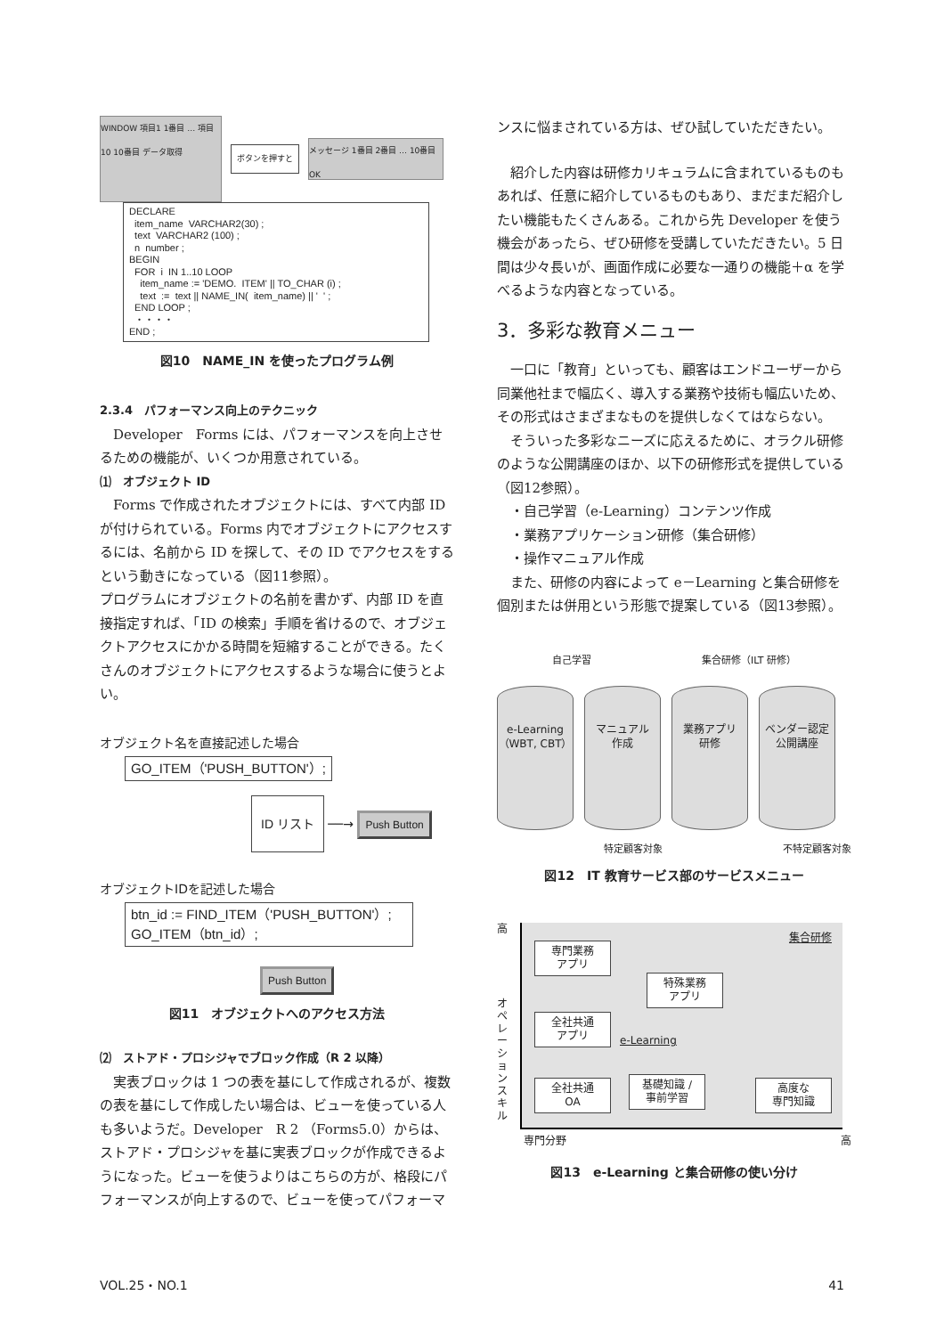WINDOW 項目1 1番目 … 項目10 10番目 データ取得
ボタンを押すと
メッセージ 1番目 2番目 … 10番目 OK
DECLARE
  item_name  VARCHAR2(30) ;
  text  VARCHAR2 (100) ;
  n  number ;
BEGIN
  FOR  i  IN 1..10 LOOP
    item_name := 'DEMO.  ITEM' || TO_CHAR (i) ;
    text  :=  text || NAME_IN(  item_name) || '  ' ;
  END LOOP ;
  ・・・・
END ;
図10　NAME_IN を使ったプログラム例
2.3.4　パフォーマンス向上のテクニック
Developer　Forms には、パフォーマンスを向上させるための機能が、いくつか用意されている。
⑴　オブジェクト ID
Forms で作成されたオブジェクトには、すべて内部 ID が付けられている。Forms 内でオブジェクトにアクセスするには、名前から ID を探して、その ID でアクセスをするという動きになっている（図11参照）。
プログラムにオブジェクトの名前を書かず、内部 ID を直接指定すれば、「ID の検索」手順を省けるので、オブジェクトアクセスにかかる時間を短縮することができる。たくさんのオブジェクトにアクセスするような場合に使うとよい。
オブジェクト名を直接記述した場合
GO_ITEM（'PUSH_BUTTON'）;
ID リスト ──→ Push Button
オブジェクトIDを記述した場合
btn_id := FIND_ITEM（'PUSH_BUTTON'）;
GO_ITEM（btn_id）;
Push Button
図11　オブジェクトへのアクセス方法
⑵　ストアド・プロシジャでブロック作成（R 2 以降）
実表ブロックは 1 つの表を基にして作成されるが、複数の表を基にして作成したい場合は、ビューを使っている人も多いようだ。Developer　R 2 （Forms5.0）からは、ストアド・プロシジャを基に実表ブロックが作成できるようになった。ビューを使うよりはこちらの方が、格段にパフォーマンスが向上するので、ビューを使ってパフォーマ
ンスに悩まされている方は、ぜひ試していただきたい。
紹介した内容は研修カリキュラムに含まれているものもあれば、任意に紹介しているものもあり、まだまだ紹介したい機能もたくさんある。これから先 Developer を使う機会があったら、ぜひ研修を受講していただきたい。5 日間は少々長いが、画面作成に必要な一通りの機能＋α を学べるような内容となっている。
3．多彩な教育メニュー
一口に「教育」といっても、顧客はエンドユーザーから同業他社まで幅広く、導入する業務や技術も幅広いため、その形式はさまざまなものを提供しなくてはならない。
そういった多彩なニーズに応えるために、オラクル研修のような公開講座のほか、以下の研修形式を提供している（図12参照）。
・自己学習（e-Learning）コンテンツ作成
・業務アプリケーション研修（集合研修）
・操作マニュアル作成
また、研修の内容によって e－Learning と集合研修を個別または併用という形態で提案している（図13参照）。
自己学習 集合研修（ILT 研修）
e-Learning
（WBT, CBT） マニュアル
作成 業務アプリ
研修 ベンダー認定
公開講座
特定顧客対象 不特定顧客対象
図12　IT 教育サービス部のサービスメニュー
高
オ
ペ
レ
ー
シ
ョ
ン
ス
キ
ル
専門業務
アプリ
特殊業務
アプリ
集合研修
全社共通
アプリ
e-Learning
全社共通
OA
基礎知識 /
事前学習
高度な
専門知識
専門分野 高
図13　e-Learning と集合研修の使い分け
VOL.25・NO.1 41